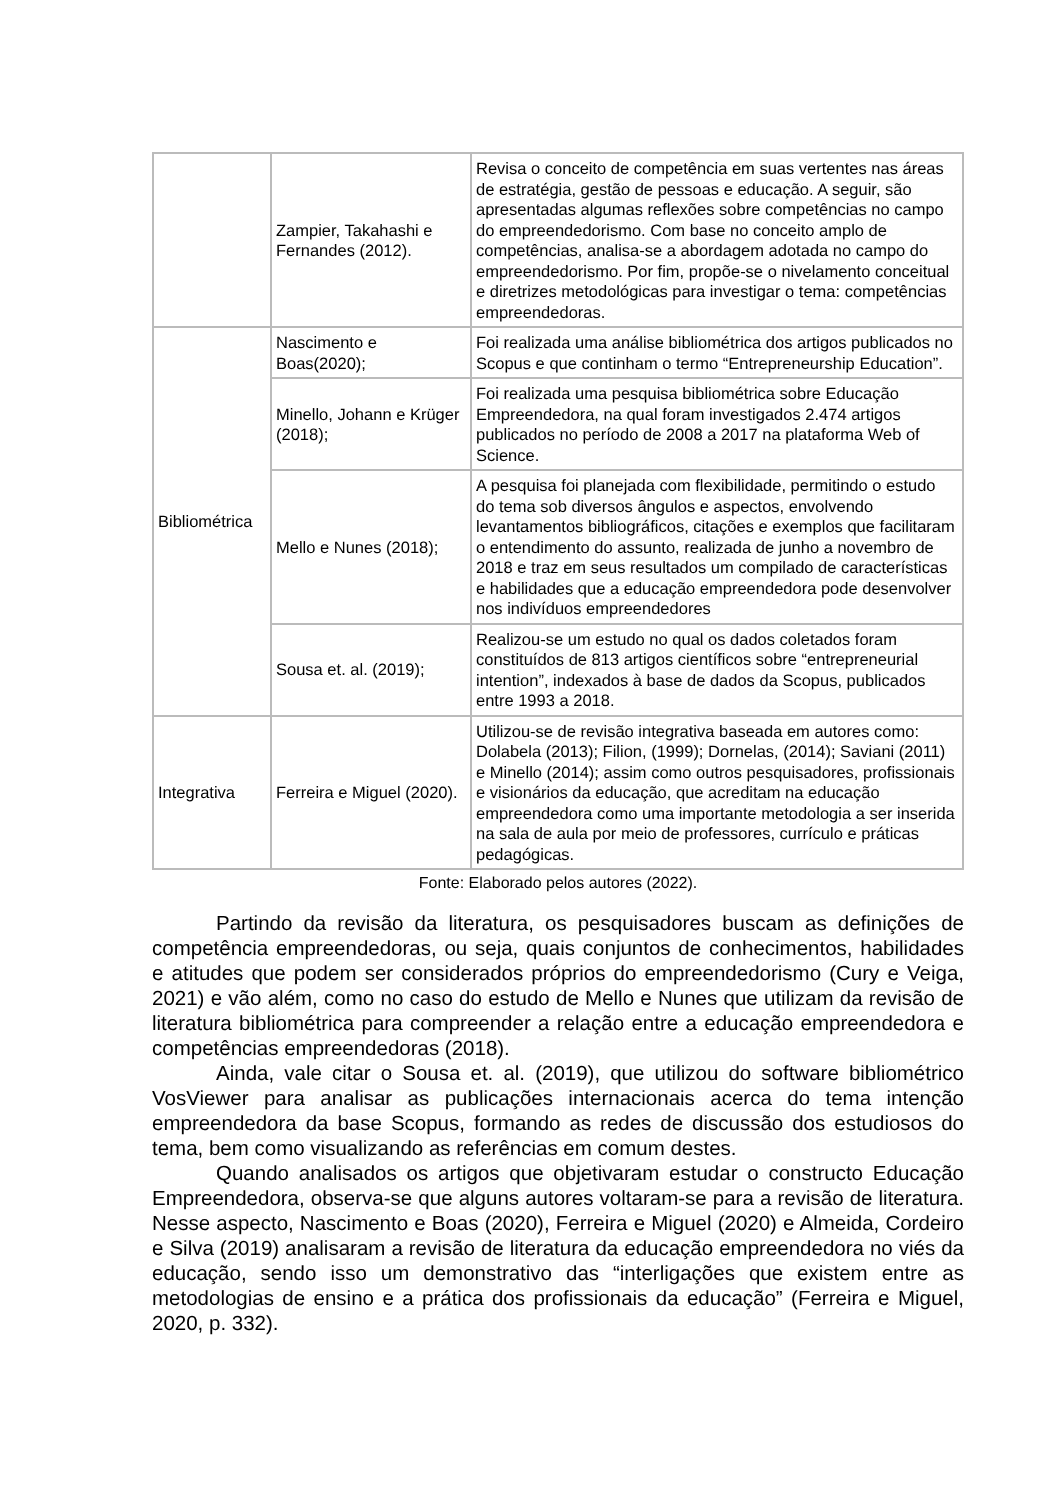| | Zampier, Takahashi e Fernandes (2012). | Revisa o conceito de competência em suas vertentes nas áreas de estratégia, gestão de pessoas e educação. A seguir, são apresentadas algumas reflexões sobre competências no campo do empreendedorismo. Com base no conceito amplo de competências, analisa-se a abordagem adotada no campo do empreendedorismo. Por fim, propõe-se o nivelamento conceitual e diretrizes metodológicas para investigar o tema: competências empreendedoras. |
| Bibliométrica | Nascimento e Boas(2020); | Foi realizada uma análise bibliométrica dos artigos publicados no Scopus e que continham o termo “Entrepreneurship Education”. |
| | Minello, Johann e Krüger (2018); | Foi realizada uma pesquisa bibliométrica sobre Educação Empreendedora, na qual foram investigados 2.474 artigos publicados no período de 2008 a 2017 na plataforma Web of Science. |
| | Mello e Nunes (2018); | A pesquisa foi planejada com flexibilidade, permitindo o estudo do tema sob diversos ângulos e aspectos, envolvendo levantamentos bibliográficos, citações e exemplos que facilitaram o entendimento do assunto, realizada de junho a novembro de 2018 e traz em seus resultados um compilado de características e habilidades que a educação empreendedora pode desenvolver nos indivíduos empreendedores |
| | Sousa et. al. (2019); | Realizou-se um estudo no qual os dados coletados foram constituídos de 813 artigos científicos sobre “entrepreneurial intention”, indexados à base de dados da Scopus, publicados entre 1993 a 2018. |
| Integrativa | Ferreira e Miguel (2020). | Utilizou-se de revisão integrativa baseada em autores como: Dolabela (2013); Filion, (1999); Dornelas, (2014); Saviani (2011) e Minello (2014); assim como outros pesquisadores, profissionais e visionários da educação, que acreditam na educação empreendedora como uma importante metodologia a ser inserida na sala de aula por meio de professores, currículo e práticas pedagógicas. |
Fonte: Elaborado pelos autores (2022).
Partindo da revisão da literatura, os pesquisadores buscam as definições de competência empreendedoras, ou seja, quais conjuntos de conhecimentos, habilidades e atitudes que podem ser considerados próprios do empreendedorismo (Cury e Veiga, 2021) e vão além, como no caso do estudo de Mello e Nunes que utilizam da revisão de literatura bibliométrica para compreender a relação entre a educação empreendedora e competências empreendedoras (2018).
Ainda, vale citar o Sousa et. al. (2019), que utilizou do software bibliométrico VosViewer para analisar as publicações internacionais acerca do tema intenção empreendedora da base Scopus, formando as redes de discussão dos estudiosos do tema, bem como visualizando as referências em comum destes.
Quando analisados os artigos que objetivaram estudar o constructo Educação Empreendedora, observa-se que alguns autores voltaram-se para a revisão de literatura. Nesse aspecto, Nascimento e Boas (2020), Ferreira e Miguel (2020) e Almeida, Cordeiro e Silva (2019) analisaram a revisão de literatura da educação empreendedora no viés da educação, sendo isso um demonstrativo das “interligações que existem entre as metodologias de ensino e a prática dos profissionais da educação” (Ferreira e Miguel, 2020, p. 332).